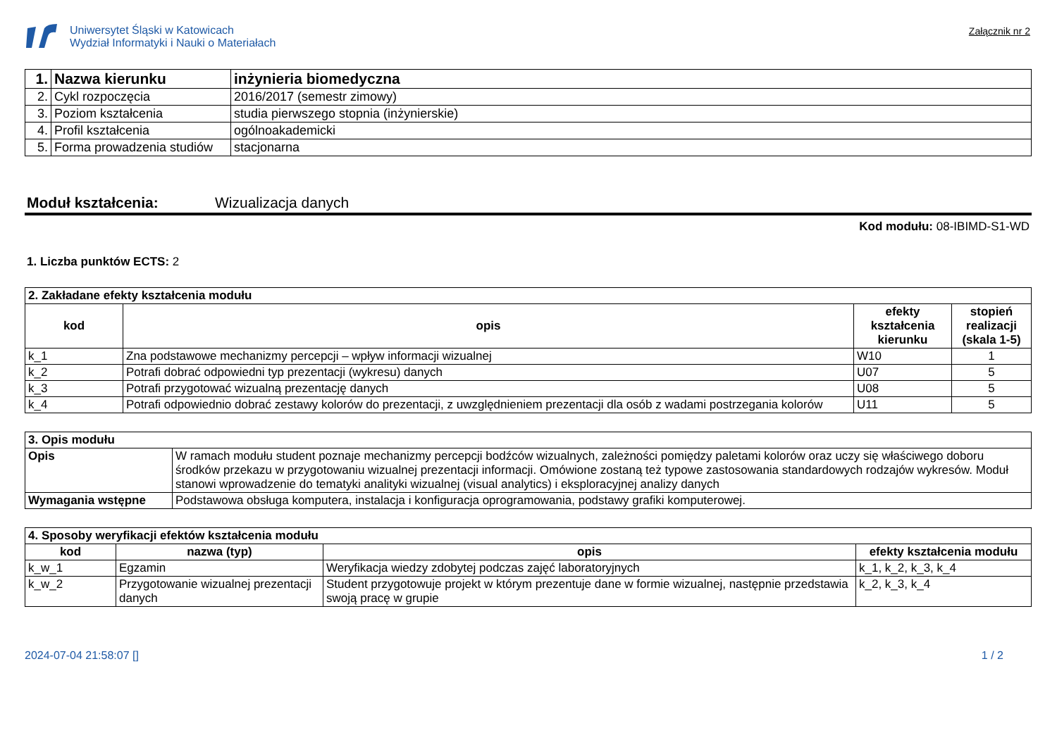Uniwersytet Śląski w Katowicach
Wydział Informatyki i Nauki o Materiałach
Załącznik nr 2
| 1. | Nazwa kierunku | inżynieria biomedyczna |
| 2. | Cykl rozpoczęcia | 2016/2017 (semestr zimowy) |
| 3. | Poziom kształcenia | studia pierwszego stopnia (inżynierskie) |
| 4. | Profil kształcenia | ogólnoakademicki |
| 5. | Forma prowadzenia studiów | stacjonarna |
Moduł kształcenia: Wizualizacja danych
Kod modułu: 08-IBIMD-S1-WD
1. Liczba punktów ECTS: 2
| 2. Zakładane efekty kształcenia modułu | | | |
| --- | --- | --- | --- |
| kod | opis | efekty kształcenia kierunku | stopień realizacji (skala 1-5) |
| k_1 | Zna podstawowe mechanizmy percepcji – wpływ informacji wizualnej | W10 | 1 |
| k_2 | Potrafi dobrać odpowiedni typ prezentacji (wykresu) danych | U07 | 5 |
| k_3 | Potrafi przygotować wizualną prezentację danych | U08 | 5 |
| k_4 | Potrafi odpowiednio dobrać zestawy kolorów do prezentacji, z uwzględnieniem prezentacji dla osób z wadami postrzegania kolorów | U11 | 5 |
| 3. Opis modułu | |
| --- | --- |
| Opis | W ramach modułu student poznaje mechanizmy percepcji bodźców wizualnych, zależności pomiędzy paletami kolorów oraz uczy się właściwego doboru środków przekazu w przygotowaniu wizualnej prezentacji informacji. Omówione zostaną też typowe zastosowania standardowych rodzajów wykresów. Moduł stanowi wprowadzenie do tematyki analityki wizualnej (visual analytics) i eksploracyjnej analizy danych |
| Wymagania wstępne | Podstawowa obsługa komputera, instalacja i konfiguracja oprogramowania, podstawy grafiki komputerowej. |
| 4. Sposoby weryfikacji efektów kształcenia modułu | | | |
| --- | --- | --- | --- |
| kod | nazwa (typ) | opis | efekty kształcenia modułu |
| k_w_1 | Egzamin | Weryfikacja wiedzy zdobytej podczas zajęć laboratoryjnych | k_1, k_2, k_3, k_4 |
| k_w_2 | Przygotowanie wizualnej prezentacji danych | Student przygotowuje projekt w którym prezentuje dane w formie wizualnej, następnie przedstawia swoją pracę w grupie | k_2, k_3, k_4 |
2024-07-04 21:58:07 [] 1 / 2